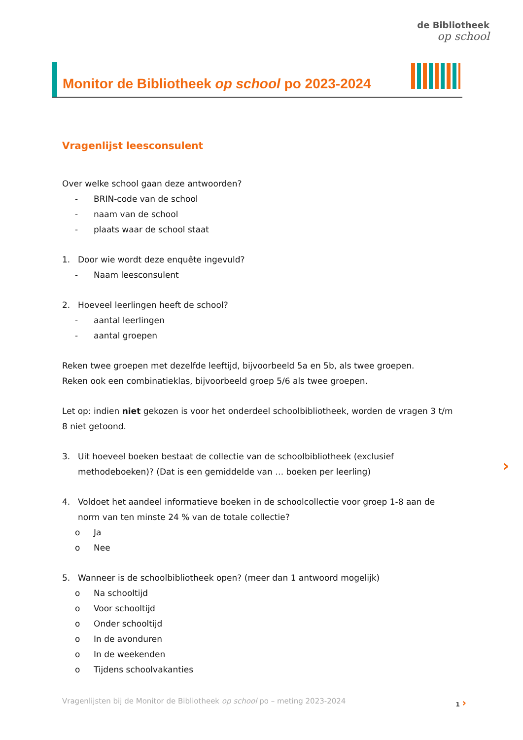de Bibliotheek
op school
Monitor de Bibliotheek op school po 2023-2024
Vragenlijst leesconsulent
Over welke school gaan deze antwoorden?
- BRIN-code van de school
- naam van de school
- plaats waar de school staat
1. Door wie wordt deze enquête ingevuld?
- Naam leesconsulent
2. Hoeveel leerlingen heeft de school?
- aantal leerlingen
- aantal groepen
Reken twee groepen met dezelfde leeftijd, bijvoorbeeld 5a en 5b, als twee groepen.
Reken ook een combinatieklas, bijvoorbeeld groep 5/6 als twee groepen.
Let op: indien niet gekozen is voor het onderdeel schoolbibliotheek, worden de vragen 3 t/m 8 niet getoond.
3. Uit hoeveel boeken bestaat de collectie van de schoolbibliotheek (exclusief methodeboeken)? (Dat is een gemiddelde van … boeken per leerling)
4. Voldoet het aandeel informatieve boeken in de schoolcollectie voor groep 1-8 aan de norm van ten minste 24 % van de totale collectie?
o Ja
o Nee
5. Wanneer is de schoolbibliotheek open? (meer dan 1 antwoord mogelijk)
o Na schooltijd
o Voor schooltijd
o Onder schooltijd
o In de avonduren
o In de weekenden
o Tijdens schoolvakanties
›
Vragenlijsten bij de Monitor de Bibliotheek op school po – meting 2023-2024 1 ›